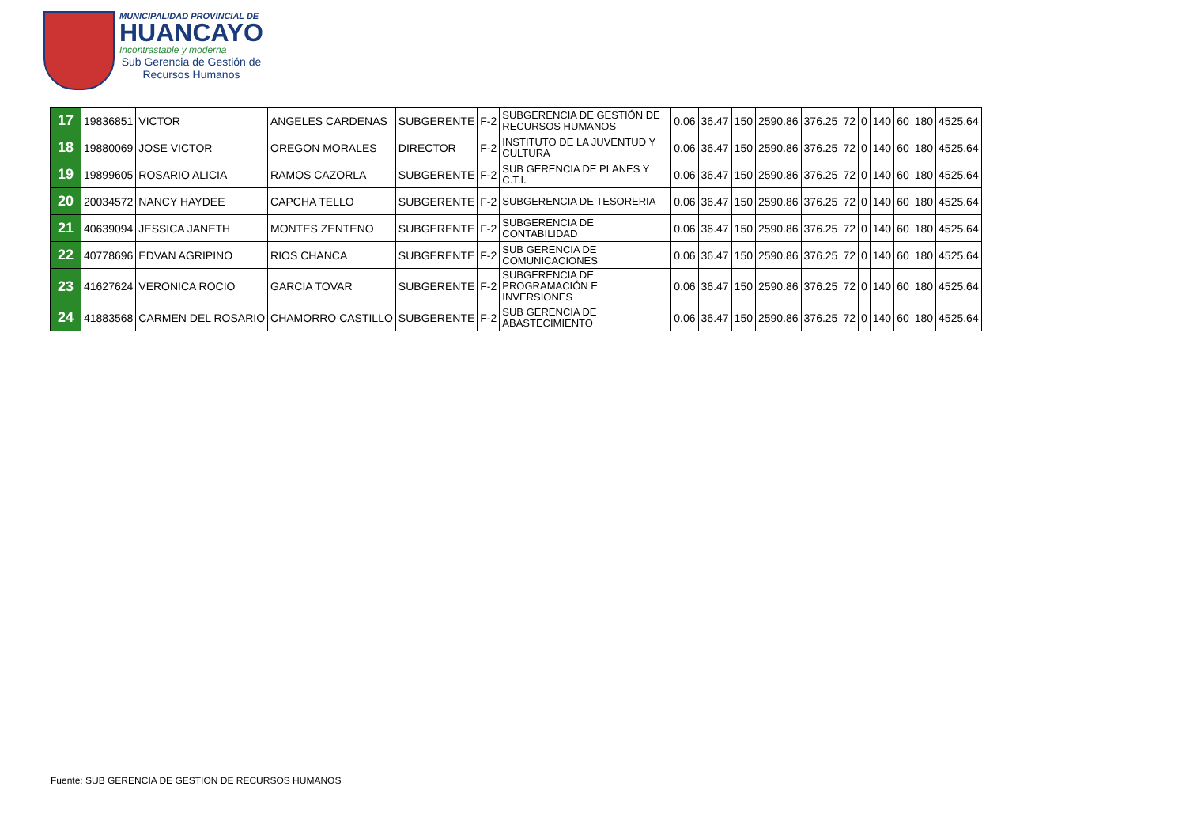MUNICIPALIDAD PROVINCIAL DE
HUANCAYO
Incontrastable y moderna
Sub Gerencia de Gestión de
Recursos Humanos
| 17 | 19836851 | VICTOR | ANGELES CARDENAS | SUBGERENTE | F-2 | SUBGERENCIA DE GESTIÓN DE RECURSOS HUMANOS | 0.06 | 36.47 | 150 | 2590.86 | 376.25 | 72 | 0 | 140 | 60 | 180 | 4525.64 |
| 18 | 19880069 | JOSE VICTOR | OREGON MORALES | DIRECTOR | F-2 | INSTITUTO DE LA JUVENTUD Y CULTURA | 0.06 | 36.47 | 150 | 2590.86 | 376.25 | 72 | 0 | 140 | 60 | 180 | 4525.64 |
| 19 | 19899605 | ROSARIO ALICIA | RAMOS CAZORLA | SUBGERENTE | F-2 | SUB GERENCIA DE PLANES Y C.T.I. | 0.06 | 36.47 | 150 | 2590.86 | 376.25 | 72 | 0 | 140 | 60 | 180 | 4525.64 |
| 20 | 20034572 | NANCY HAYDEE | CAPCHA TELLO | SUBGERENTE | F-2 | SUBGERENCIA DE TESORERIA | 0.06 | 36.47 | 150 | 2590.86 | 376.25 | 72 | 0 | 140 | 60 | 180 | 4525.64 |
| 21 | 40639094 | JESSICA JANETH | MONTES ZENTENO | SUBGERENTE | F-2 | SUBGERENCIA DE CONTABILIDAD | 0.06 | 36.47 | 150 | 2590.86 | 376.25 | 72 | 0 | 140 | 60 | 180 | 4525.64 |
| 22 | 40778696 | EDVAN AGRIPINO | RIOS CHANCA | SUBGERENTE | F-2 | SUB GERENCIA DE COMUNICACIONES | 0.06 | 36.47 | 150 | 2590.86 | 376.25 | 72 | 0 | 140 | 60 | 180 | 4525.64 |
| 23 | 41627624 | VERONICA ROCIO | GARCIA TOVAR | SUBGERENTE | F-2 | SUBGERENCIA DE PROGRAMACIÓN E INVERSIONES | 0.06 | 36.47 | 150 | 2590.86 | 376.25 | 72 | 0 | 140 | 60 | 180 | 4525.64 |
| 24 | 41883568 | CARMEN DEL ROSARIO | CHAMORRO CASTILLO | SUBGERENTE | F-2 | SUB GERENCIA DE ABASTECIMIENTO | 0.06 | 36.47 | 150 | 2590.86 | 376.25 | 72 | 0 | 140 | 60 | 180 | 4525.64 |
Fuente: SUB GERENCIA DE GESTION DE RECURSOS HUMANOS